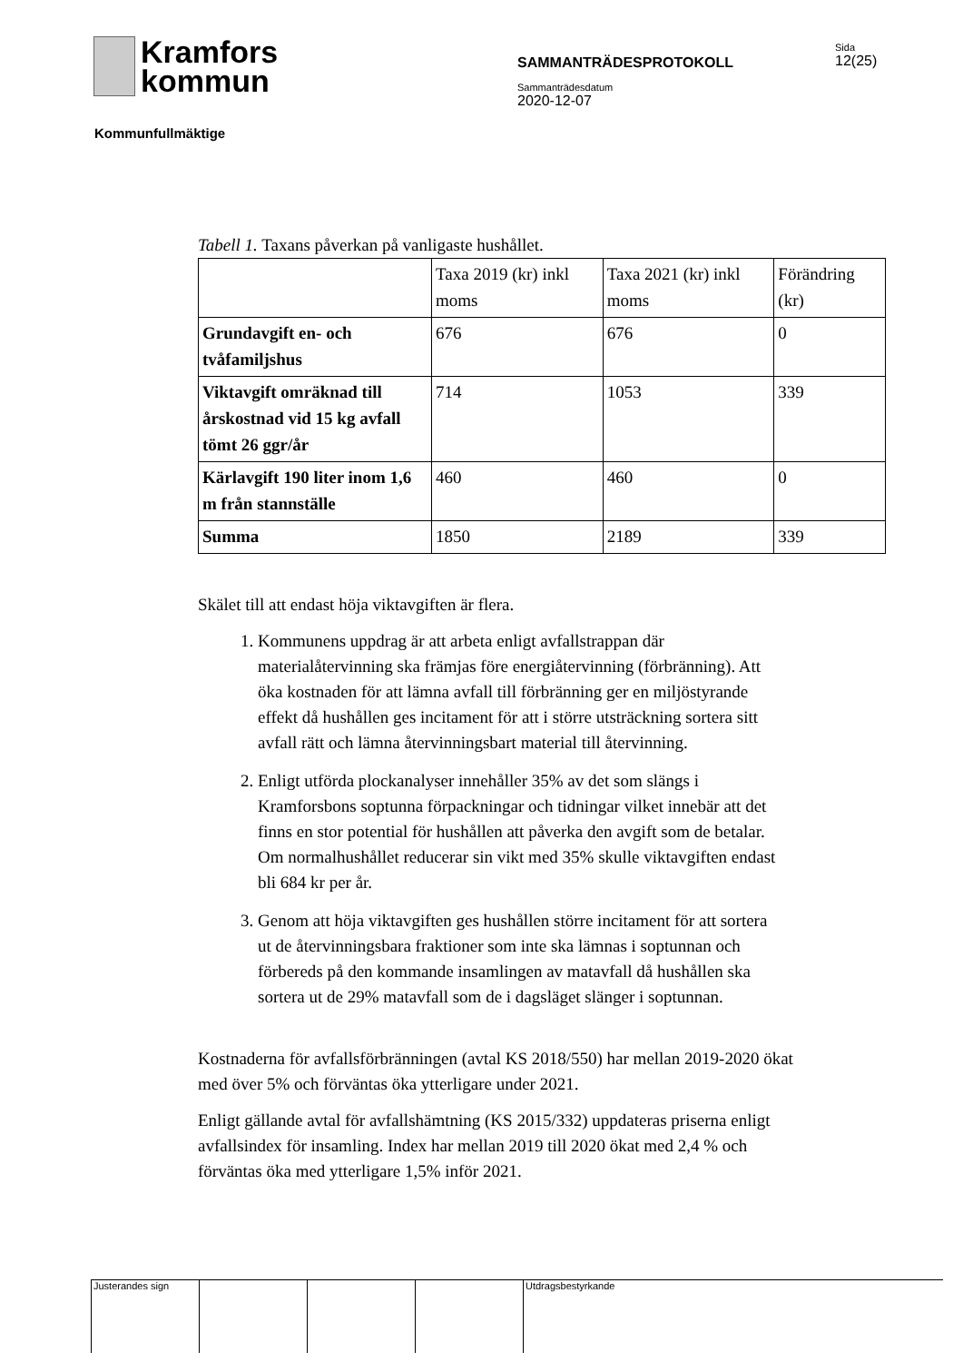Kramfors
kommun
SAMMANTRÄDESPROTOKOLL
Sida
12(25)
Sammanträdesdatum
2020-12-07
Kommunfullmäktige
Tabell 1. Taxans påverkan på vanligaste hushållet.
| | Taxa 2019 (kr) inkl moms | Taxa 2021 (kr) inkl moms | Förändring (kr) |
| Grundavgift en- och tvåfamiljshus | 676 | 676 | 0 |
| Viktavgift omräknad till årskostnad vid 15 kg avfall tömt 26 ggr/år | 714 | 1053 | 339 |
| Kärlavgift 190 liter inom 1,6 m från stannställe | 460 | 460 | 0 |
| Summa | 1850 | 2189 | 339 |
Skälet till att endast höja viktavgiften är flera.
1. Kommunens uppdrag är att arbeta enligt avfallstrappan där materialåtervinning ska främjas före energiåtervinning (förbränning). Att öka kostnaden för att lämna avfall till förbränning ger en miljöstyrande effekt då hushållen ges incitament för att i större utsträckning sortera sitt avfall rätt och lämna återvinningsbart material till återvinning.
2. Enligt utförda plockanalyser innehåller 35% av det som slängs i Kramforsbons soptunna förpackningar och tidningar vilket innebär att det finns en stor potential för hushållen att påverka den avgift som de betalar. Om normalhushållet reducerar sin vikt med 35% skulle viktavgiften endast bli 684 kr per år.
3. Genom att höja viktavgiften ges hushållen större incitament för att sortera ut de återvinningsbara fraktioner som inte ska lämnas i soptunnan och förbereds på den kommande insamlingen av matavfall då hushållen ska sortera ut de 29% matavfall som de i dagsläget slänger i soptunnan.
Kostnaderna för avfallsförbränningen (avtal KS 2018/550) har mellan 2019-2020 ökat med över 5% och förväntas öka ytterligare under 2021.
Enligt gällande avtal för avfallshämtning (KS 2015/332) uppdateras priserna enligt avfallsindex för insamling. Index har mellan 2019 till 2020 ökat med 2,4 % och förväntas öka med ytterligare 1,5% inför 2021.
Justerandes sign Utdragsbestyrkande